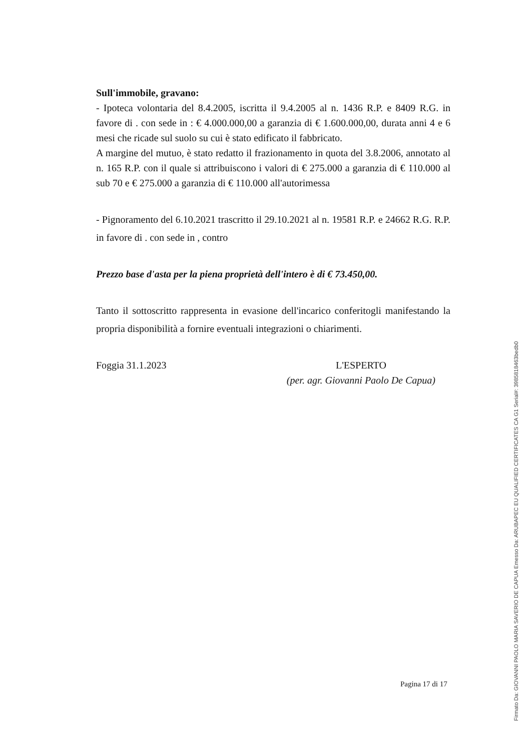Sull'immobile, gravano:
- Ipoteca volontaria del 8.4.2005, iscritta il 9.4.2005 al n. 1436 R.P. e 8409 R.G. in favore di . con sede in : € 4.000.000,00 a garanzia di € 1.600.000,00, durata anni 4 e 6 mesi che ricade sul suolo su cui è stato edificato il fabbricato.
A margine del mutuo, è stato redatto il frazionamento in quota del 3.8.2006, annotato al n. 165 R.P. con il quale si attribuiscono i valori di € 275.000 a garanzia di € 110.000 al sub 70 e € 275.000 a garanzia di € 110.000 all'autorimessa
- Pignoramento del 6.10.2021 trascritto il 29.10.2021 al n. 19581 R.P. e 24662 R.G. R.P. in favore di . con sede in , contro
Prezzo base d'asta per la piena proprietà dell'intero è di € 73.450,00.
Tanto il sottoscritto rappresenta in evasione dell'incarico conferitogli manifestando la propria disponibilità a fornire eventuali integrazioni o chiarimenti.
Foggia 31.1.2023 L'ESPERTO
(per. agr. Giovanni Paolo De Capua)
Pagina 17 di 17
Firmato Da: GIOVANNI PAOLO MARIA SAVERIO DE CAPUA Emesso Da: ARUBAPEC EU QUALIFIED CERTIFICATES CA G1 Serial#: 3985818463bedb0